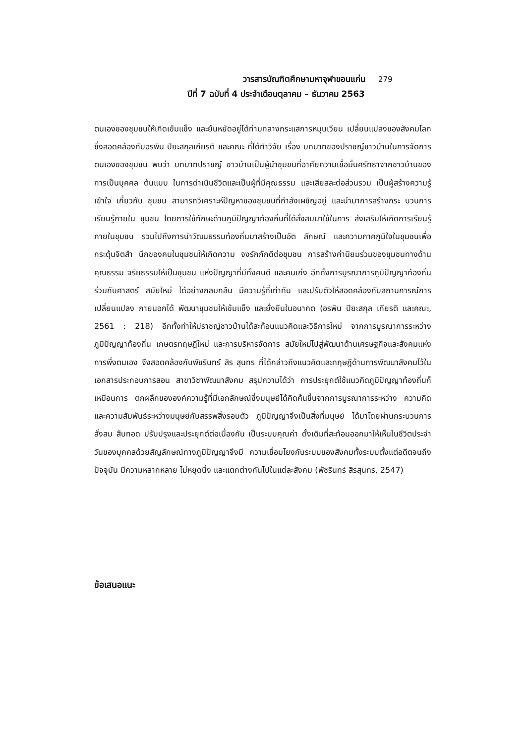วารสารบัณฑิตศึกษามหาจุฬาขอนแก่น 279
ปีที่ 7 ฉบับที่ 4 ประจำเดือนตุลาคม – ธันวาคม 2563
ตนเองของชุมชนให้เกิดเข้มแข็ง และยืนหยัดอยู่ได้ท่ามกลางกระแสการหมุนเวียน เปลี่ยนแปลงของสังคมโลก ซึ่งสอดคล้องกับอรพิน ปิยะสกุลเกียรติ และคณะ ที่ได้ทำวิจัย เรื่อง บทบาทของปราชญ์ชาวบ้านในการจัดการตนเองของชุมชน พบว่า บทบาทปราชญ์ ชาวบ้านเป็นผู้นำชุมชนที่อาศัยความเชื่อมั่นศรัทธาจากชาวบ้านของการเป็นบุคคล ต้นแบบ ในการดำเนินชีวิตและเป็นผู้ที่มีคุณธรรม และเสียสละต่อส่วนรวม เป็นผู้สร้างความรู้เข้าใจ เกี่ยวกับ ชุมชน สามารถวิเคราะห์ปัญหาของชุมชนที่กำลังเผชิญอยู่ และนำมาการสร้างกระ บวนการเรียนรู้ภายใน ชุมชน โดยการใช้ทักษะด้านภูมิปัญญาท้องถิ่นที่ได้สั่งสมมาใช้ในการ ส่งเสริมให้เกิดการเรียนรู้ภายในชุมชน รวมไปถึงการนำวัฒนธรรมท้องถิ่นมาสร้างเป็นอัต ลักษณ์ และความภาคภูมิใจในชุมชนเพื่อกระตุ้นจิตสำ นึกของคนในชุมชนให้เกิดความ จงรักภักดีต่อชุมชน การสร้างค่านิยมร่วมของชุมชนทางด้านคุณธรรม จริยธรรมให้เป็นชุมชน แห่งปัญญาที่มีทั้งคนดี และคนเก่ง อีกทั้งการบูรณาการภูมิปัญญาท้องถิ่นร่วมกับศาสตร์ สมัยใหม่ ได้อย่างกลมกลืน มีความรู้ที่เท่าทัน และปรับตัวให้สอดคล้องกับสถานการณ์การ เปลี่ยนแปลง ภายนอกได้ พัฒนาชุมชนให้เข้มแข็ง และยั่งยืนในอนาคต (อรพิน ปิยะสกุล เกียรติ และคณะ, 2561 : 218) อีกทั้งทำให้ปราชญ์ชาวบ้านได้สะท้อนแนวคิดและวิธีการใหม่ จากการบูรณาการระหว่างภูมิปัญญาท้องถิ่น เกษตรทฤษฎีใหม่ และการบริหารจัดการ สมัยใหม่ไปสู่พัฒนาด้านเศรษฐกิจและสังคมแห่งการพึ่งตนเอง จึงสอดคล้องกับพัชรินทร์ สิร สุนทร ที่ได้กล่าวถึงแนวคิดและทฤษฎีด้านการพัฒนาสังคมไว้ในเอกสารประกอบการสอน สาขาวิชาพัฒนาสังคม สรุปความได้ว่า การประยุกต์ใช้แนวคิดภูมิปัญญาท้องถิ่นก็เหมือนการ ตกผลึกขององค์ความรู้ที่มีเอกลักษณ์ซึ่งมนุษย์ได้คิดค้นขึ้นจากการบูรณาการระหว่าง ความคิดและความสัมพันธ์ระหว่างมนุษย์กับสรรพสิ่งรอบตัว ภูมิปัญญาจึงเป็นสิ่งที่มนุษย์ ได้มาโดยผ่านกระบวนการสั่งสม สืบทอด ปรับปรุงและประยุกต์ต่อเนื่องกัน เป็นระบบคุณค่า ดั้งเดิมที่สะท้อนออกมาให้เห็นในชีวิตประจำวันของบุคคลด้วยสัญลักษณ์ทางภูมิปัญญาจึงมี ความเชื่อมโยงกับระบบของสังคมทั้งระบบตั้งแต่อดีตจนถึงปัจจุบัน มีความหลากหลาย ไม่หยุดนิ่ง และแตกต่างกันไปในแต่ละสังคม (พัชรินทร์ สิรสุนทร, 2547)
ข้อเสนอแนะ